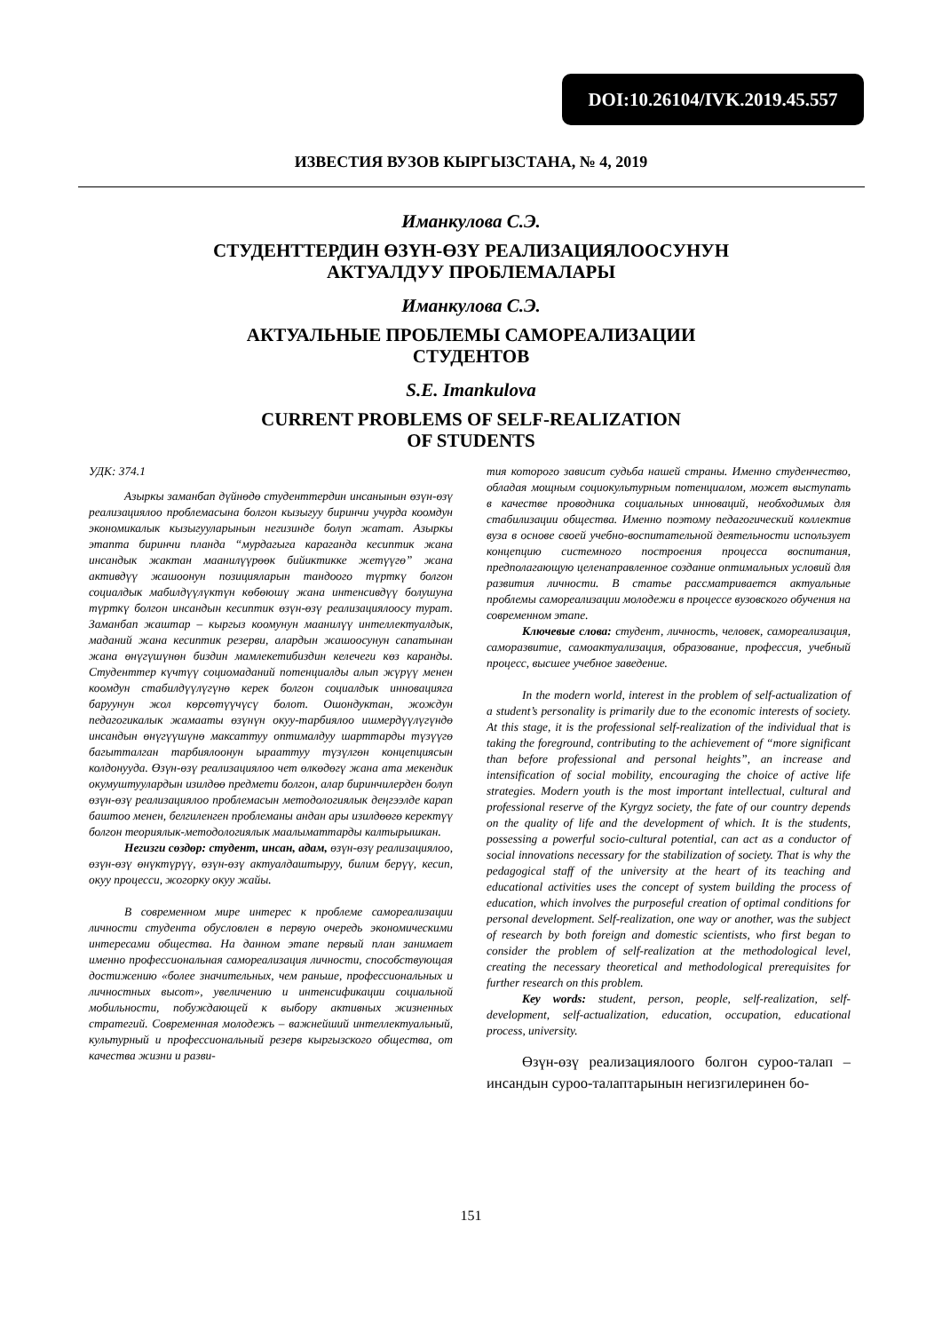DOI:10.26104/IVK.2019.45.557
ИЗВЕСТИЯ ВУЗОВ КЫРГЫЗСТАНА, № 4, 2019
Иманкулова С.Э.
СТУДЕНТТЕРДИН ӨЗҮН-ӨЗҮ РЕАЛИЗАЦИЯЛООСУНУН
АКТУАЛДУУ ПРОБЛЕМАЛАРЫ
Иманкулова С.Э.
АКТУАЛЬНЫЕ ПРОБЛЕМЫ САМОРЕАЛИЗАЦИИ
СТУДЕНТОВ
S.E. Imankulova
CURRENT PROBLEMS OF SELF-REALIZATION
OF STUDENTS
УДК: 374.1
Азыркы заманбап дүйнөдө студенттердин инсанынын өзүн-өзү реализациялоо проблемасына болгон кызыгуу биринчи учурда коомдун экономикалык кызыгууларынын негизинде болуп жатат. Азыркы этапта биринчи планда “мурдагыга караганда кесиптик жана инсандык жактан маанилүүрөөк бийиктикке жетүүгө” жана активдүү жашоонун позицияларын тандоого түрткү болгон социалдык мабилдүүлүктүн көбөюшү жана интенсивдүү болушуна түрткү болгон инсандын кесиптик өзүн-өзү реализациялоосу турат. Заманбап жаштар – кыргыз коомунун маанилүү интеллектуалдык, маданий жана кесиптик резерви, алардын жашоосунун сапатынан жана өнүгүшүнөн биздин мамлекетибиздин келечеги көз каранды. Студенттер күчтүү социомаданий потенциалды алып жүрүү менен коомдун стабилдүүлүгүнө керек болгон социалдык инновацияга баруунун жол көрсөтүүчүсү болот. Ошондуктан, жождун педагогикалык жамааты өзүнүн окуу-тарбиялоо ишмердүүлүгүндө инсандын өнүгүүшүнө максаттуу оптималдуу шарттарды түзүүгө багытталган тарбиялоонун ырааттуу түзүлгөн концепциясын колдонууда. Өзүн-өзү реализациялоо чет өлкөдөгү жана ата мекендик окумуштуулардын изилдөө предмети болгон, алар биринчилерден болуп өзүн-өзү реализациялоо проблемасын методологиялык деңгээлде карап баштоо менен, белгиленген проблеманы андан ары изилдөөгө керектүү болгон теориялык-методологиялык маалыматтарды калтырышкан.
Негизги сөздөр: студент, инсан, адам, өзүн-өзү реализациялоо, өзүн-өзү өнүктүрүү, өзүн-өзү актуалдаштыруу, билим берүү, кесип, окуу процесси, жогорку окуу жайы.
В современном мире интерес к проблеме самореализации личности студента обусловлен в первую очередь экономическими интересами общества. На данном этапе первый план занимает именно профессиональная самореализация личности, способствующая достижению «более значительных, чем раньше, профессиональных и личностных высот», увеличению и интенсификации социальной мобильности, побуждающей к выбору активных жизненных стратегий. Современная молодежь – важнейший интеллектуальный, культурный и профессиональный резерв кыргызского общества, от качества жизни и разви-
тия которого зависит судьба нашей страны. Именно студенчество, обладая мощным социокультурным потенциалом, может выступать в качестве проводника социальных инноваций, необходимых для стабилизации общества. Именно поэтому педагогический коллектив вуза в основе своей учебно-воспитательной деятельности использует концепцию системного построения процесса воспитания, предполагающую целенаправленное создание оптимальных условий для развития личности. В статье рассматривается актуальные проблемы самореализации молодежи в процессе вузовского обучения на современном этапе.
Ключевые слова: студент, личность, человек, самореализация, саморазвитие, самоактуализация, образование, профессия, учебный процесс, высшее учебное заведение.
In the modern world, interest in the problem of self-actualization of a student’s personality is primarily due to the economic interests of society. At this stage, it is the professional self-realization of the individual that is taking the foreground, contributing to the achievement of “more significant than before professional and personal heights”, an increase and intensification of social mobility, encouraging the choice of active life strategies. Modern youth is the most important intellectual, cultural and professional reserve of the Kyrgyz society, the fate of our country depends on the quality of life and the development of which. It is the students, possessing a powerful socio-cultural potential, can act as a conductor of social innovations necessary for the stabilization of society. That is why the pedagogical staff of the university at the heart of its teaching and educational activities uses the concept of system building the process of education, which involves the purposeful creation of optimal conditions for personal development. Self-realization, one way or another, was the subject of research by both foreign and domestic scientists, who first began to consider the problem of self-realization at the methodological level, creating the necessary theoretical and methodological prerequisites for further research on this problem.
Key words: student, person, people, self-realization, self-development, self-actualization, education, occupation, educational process, university.
Өзүн-өзү реализациялоого болгон суроо-талап – инсандын суроо-талаптарынын негизгилеринен бо-
151